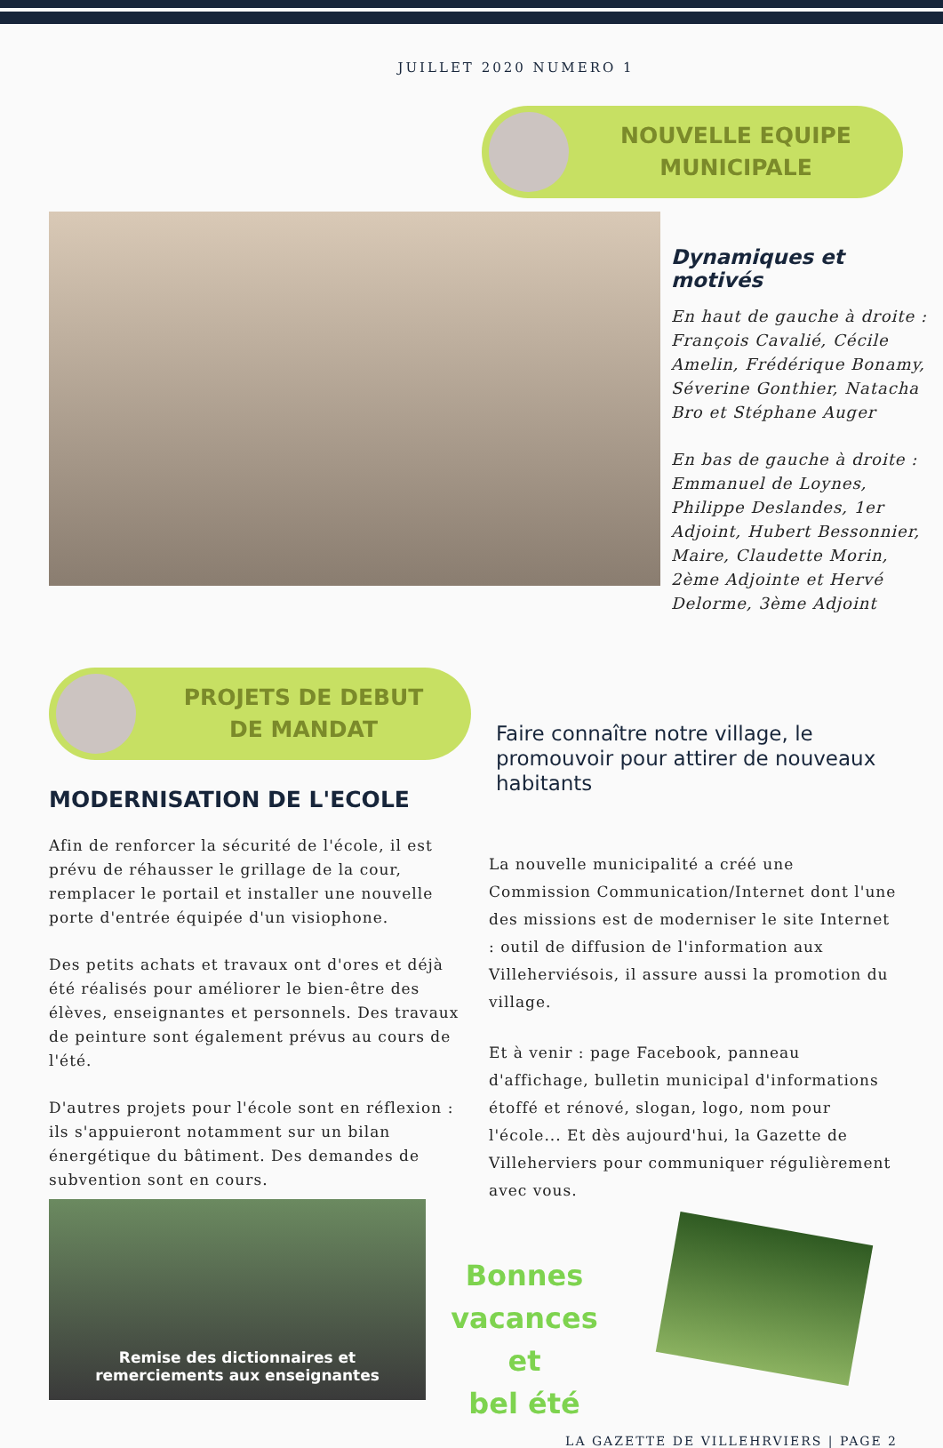JUILLET 2020 NUMERO 1
NOUVELLE EQUIPE
MUNICIPALE
Dynamiques et motivés
En haut de gauche à droite : François Cavalié, Cécile Amelin, Frédérique Bonamy, Séverine Gonthier, Natacha Bro et Stéphane Auger
En bas de gauche à droite : Emmanuel de Loynes, Philippe Deslandes, 1er Adjoint, Hubert Bessonnier, Maire, Claudette Morin, 2ème Adjointe et Hervé Delorme, 3ème Adjoint
PROJETS DE DEBUT
DE MANDAT
MODERNISATION DE L'ECOLE
Afin de renforcer la sécurité de l'école, il est prévu de réhausser le grillage de la cour, remplacer le portail et installer une nouvelle porte d'entrée équipée d'un visiophone.
Des petits achats et travaux ont d'ores et déjà été réalisés pour améliorer le bien-être des élèves, enseignantes et personnels. Des travaux de peinture sont également prévus au cours de l'été.
D'autres projets pour l'école sont en réflexion : ils s'appuieront notamment sur un bilan énergétique du bâtiment. Des demandes de subvention sont en cours.
Remise des dictionnaires et
remerciements aux enseignantes
Faire connaître notre village, le promouvoir pour attirer de nouveaux habitants
La nouvelle municipalité a créé une Commission Communication/Internet dont l'une des missions est de moderniser le site Internet : outil de diffusion de l'information aux Villeherviésois, il assure aussi la promotion du village.
Et à venir : page Facebook, panneau d'affichage, bulletin municipal d'informations étoffé et rénové, slogan, logo, nom pour l'école... Et dès aujourd'hui, la Gazette de Villeherviers pour communiquer régulièrement avec vous.
Bonnes vacances
et
bel été
LA GAZETTE DE VILLEHRVIERS | PAGE 2